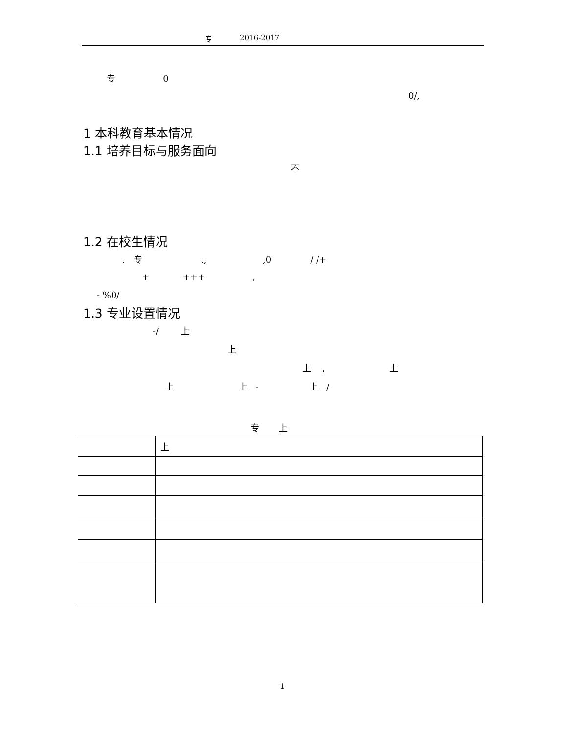专 2016-2017
专 0
0/,
1 本科教育基本情况
1.1 培养目标与服务面向
不
1.2 在校生情况
. 专 ., ,0 / /+
+ +++ ,
- %0/
1.3 专业设置情况
-/ 上
上
上 , 上
上 上 - 上 /
专 上
| | 上 |
1